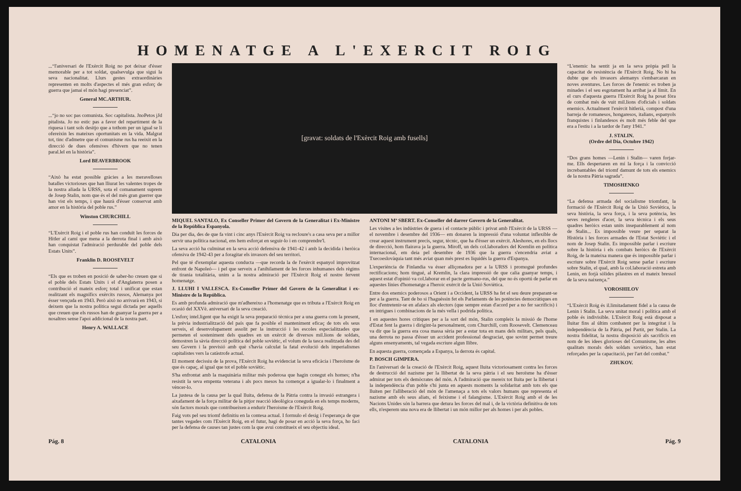HOMENATGE A L'EXERCIT ROIG
...“l'aniversari de l'Exèrcit Roig no pot deixar d'ésser memorable per a tot soldat, qualsevulga que sigui la seva nacionalitat. Llurs gestes extraordinàries representen en molts d'aspectes el més gran esforç de guerra que jamai el món hagi presenciat”.
General MC.ARTHUR.
...“jo no soc pas comunista. Soc capitalista. JnoPetos jJd pitalista. Jo no estic pas a favor del repartiment de la riquesa i tant sols desitjo que a tothom per un igual se li ofereixin les mateixes oportunitats en la vida. Malgrat tot, tinc d'admetre que el comunisme rus ha reeixit en la direcció de dues ofensives d'hivern que no tenen paral.lel en la història”.
Lord BEAVERBROOK
“Això ha estat possible gràcies a les meravelloses batalles victorioses que han lliurat les valentes tropes de la nostra aliada la URSS, sota el comanament suprem de Josep Stalin, nom que és el del més gran guerrer que han vist els temps, i que haurà d'ésser conservat amb amor en la història del poble rus.”
Winston CHURCHILL
“L'Exèrcit Roig i el poble rus han conduït les forces de Hitler al camí que mena a la derrota final i amb això han conquistat l'admiració perdurable del poble dels Estats Units”.
Franklin D. ROOSEVELT
“Els que es troben en posició de saber-ho creuen que si el poble dels Estats Units i el d'Anglaterra posen a contribució el mateix esforç total i unificat que estan realitzant els magnífics exèrcits russos, Alemanya pot ésser vençuda en 1943. Però això no arrivarà en 1943, si deixem que la nostra política segui dictada per aquells que creuen que els russos han de guanyar la guerra per a nosaltres sense l'apoi addicional de la nostra part.
Henry A. WALLACE
[gravat: soldats de l'Exèrcit Roig amb fusells]
MIQUEL SANTALO, Ex Conseller Primer del Govern de la Generalitat i Ex-Ministre de la República Espanyola.
Dia per dia, des de que fa vint i cinc anys l'Exèrcit Roig va recloure's a casa seva per a millor servir una política nacional, ens hem esforçat en seguir-lo i en comprendre'l.
La seva acció ha culminat en la seva acció defensiva de 1941-42 i amb la decidida i heròica ofensiva de 1942-43 per a foragitar els invasors del seu territori.
Pel que té d'exemplar aquesta conducta —que recorda la de l'exèrcit espanyol improvitzat enfront de Napoleó— i pel que serveix a l'anihilament de les forces inhumanes dels règims de tirania totalitària, unim a la nostra admiració per l'Exèrcit Roig el nostre fervent homenatge.
J. LLUHI I VALLESCA. Ex-Conseller Primer del Govern de la Generalitat i ex-Ministre de la República.
Es amb profunda admiració que m'adhereixo a l'homenatge que es tributa a l'Exèrcit Roig en ocasió del XXVè. aniversari de la seva creació.
L'esforç intel.ligent que ha exigit la seva preparació tècnica per a una guerra com la present, la prèvia industrialització del país que fa posible el manteniment eficaç de tots els seus serveis, el desenvolupament assolit per la instrucció i les escoles especialitzades que permeten el sosteniment dels quadres en un exèrcit de diversos mil.lions de soldats, demostren la sàvia direcció política del poble soviètic, el volum de la tasca realitzada des del seu Govern i la previsió amb què s'havia calculat la fatal evolució dels imperialismes capitalistes vers la catàstrofe actual.
El moment decissiu de la prova, l'Exèrcit Roig ha evidenciat la seva eficàcia i l'heroïsme de que és capaç, al igual que tot el poble soviètic.
S'ha enfrontat amb la maquinària militar més poderosa que hagin conegut els homes; n'ha resistit la seva empenta veterana i als pocs mesos ha començat a igualar-lo i finalment a vèncer-lo.
La justesa de la causa per la qual lluita, defensa de la Pàtria contra la invasió estrangera i aixafament de la força militar de la pitjor reacció ideològica coneguda en els temps moderns, són factors morals que contribueixen a endurir l'heroisme de l'Exèrcit Roig.
Faig vots pel seu triomf definitiu en la contesa actual. I formulo el desig i l'esperança de que tantes vegades com l'Exèrcit Roig, en el futur, hagi de posar en acció la seva força, ho faci per la defensa de causes tan justes com la que avui constitueix el seu objectiu ideal.
ANTONI Mª SBERT. Ex-Conseller del darrer Govern de la Generalitat.
Les visites a les indústries de guera i el contacte públic i privat amb l'Exèrcit de la URSS —el novembre i desembre del 1936— em donaren la impressió d'una voluntat inflexible de crear aquest instrument precís, segur, tècnic, que ha d'ésser un exèrcit. Aleshores, en els llocs de direcció, hom flairava ja la guerra. Miroff, un dels col.laboradors del Kremlin en política internacional, em deia pel desembre de 1936 que la guerra s'encendria aviat a Txecoeslovàquia tant més aviat quan més prest es liquidés la guerra d'Espanya.
L'experiència de Finlandia va ésser alliçonadora per a la URSS i promogué profundes rectificacions; hom tingué, al Kremlin, la clara impressió de que calia guanyar temps, i aquest estat d'opinió va col.laborar en el pacte germano-rus, del que no és oportú de parlar en aquestes línies d'homenatge a l'heroic exèrcit de la Unió Soviètica.
Entre dos enemics poderosos a Orient i a Occident, la URSS ha fet el seu deure preparant-se per a la guerra. Tant de bo si l'haguéssin fet els Parlaments de les potències democràtiques en lloc d'entretenir-se en afalacs als electors (que sempre estan d'acord per a no fer sacrificis) i en intrigues i combinacions de la més vella i podrida política.
I en aquestes hores crítiques per a la sort del món, Stalin compleix la missió de l'home d'Estat fent la guerra i dirigint-la personalment, com Churchill, com Roosevelt. Clemenceau va dir que la guerra era cosa massa sèria per a estar tota en mans dels militars, pels quals, una derrota no passa d'ésser un accident professional desgraciat, que sovint permet treure alguns ensenyaments, tal vegada escriure algun llibre.
En aquesta guerra, començada a Espanya, la derrota és capital.
P. BOSCH GIMPERA.
En l'aniversari de la creació de l'Exèrcit Roig, aquest lluita victoriosament contra les forces de destrucció del nazisme per la llibertat de la seva pàtria i el seu heroïsme ha d'ésser admirat per tots els demòcrates del món. A l'admiració que mereix tot lluita per la llibertat i la independència d'un poble s'hi junta en aquests moments la solidaritat amb tots els que lluiten per l'alliberació del món de l'amenaça a tots els valors humans que representa el nazisme amb els seus aliats, el feixisme i el falangisme. L'Exèrcit Roig amb el de les Nacions Unides són la barrera que detura les forces del mal i, de la victòria definitiva de tots ells, n'esperem una nova era de llibertat i un món millor per als homes i per als pobles.
“L'enemic ha sentit ja en la seva pròpia pell la capacitat de resistència de l'Exèrcit Roig. No hi ha dubte que els invasors alemanys s'embarcaran en noves aventures. Les forces de l'enemic es troben ja minades i el seu esgotament ha arribat ja al límit. En el curs d'aquesta guerra l'Exèrcit Roig ha posat fòra de combat més de vuit mil.lions d'oficials i soldats enemics. Actualment l'exèrcit hitlerià, compost d'una barreja de romanesos, hongaresos, italians, espanyols franquistes i finlandesos és molt més feble del que era a l'estiu i a la tardor de l'any 1941.”
J. STALIN.
(Ordre del Dia, Octubre 1942)
“Dos grans homes —Lenin i Stalin— varen forjar-me. Ells despertaren en mí la força i la convicció increbantables del triomf damunt de tots els enemics de la nostra Pàtria sagrada”.
TIMOSHENKO
“La defensa armada del socialisme triomfant, la formació de l'Exèrcit Roig de la Unió Soviètica, la seva història, la seva força, i la seva potència, les seves rengleres d'acer, la seva tècnica i els seus quadres heròics estan units inseparablement al nom de Stalin... Es impossible veure per separat la Història i les forces armades de l'Estat Soviètic i el nom de Josep Stalin. Es impossible parlar i escriure sobre la història i els combats heròics de l'Exèrcit Roig, de la mateixa manera que és impossible parlar i escriure sobre l'Exèrcit Roig sense parlar i escriure sobre Stalin, el qual, amb la col.laboració estreta amb Lenin, en forjà sòlides pilastres en el mateix bressol de la seva naixença.”
VOROSHILOV
“L'Exèrcit Roig és il.limitadament fidel a la causa de Lenin i Stalin. La seva unitat moral i política amb el poble és indivisible. L'Exèrcit Roig està disposat a lluitar fins al últim combatent per la integritat i la independència de la Pàtria, pel Partit, per Stalin. La nostra fidelitat, la nostra disposició als sacrificis en nom de les idees glorioses del Comunisme, les altes qualitats morals dels soldats soviètics, han estat reforçades per la capacitació, per l'art del combat.”
ZHUKOV.
Pág. 8 CATALONIA CATALONIA Pág. 9